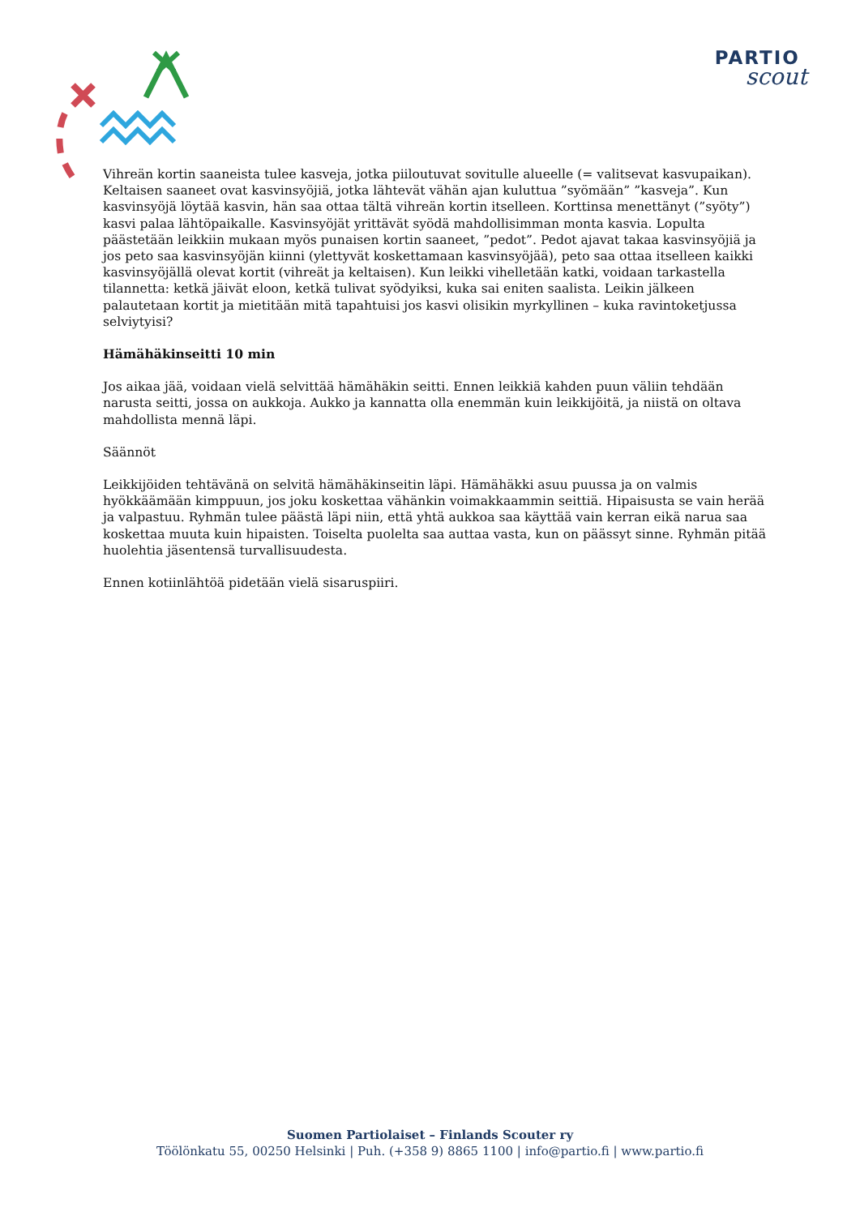PARTIO
scout
Vihreän kortin saaneista tulee kasveja, jotka piiloutuvat sovitulle alueelle (= valitsevat kasvupaikan). Keltaisen saaneet ovat kasvinsyöjiä, jotka lähtevät vähän ajan kuluttua ”syömään” ”kasveja”. Kun kasvinsyöjä löytää kasvin, hän saa ottaa tältä vihreän kortin itselleen. Korttinsa menettänyt (”syöty”) kasvi palaa lähtöpaikalle. Kasvinsyöjät yrittävät syödä mahdollisimman monta kasvia. Lopulta päästetään leikkiin mukaan myös punaisen kortin saaneet, ”pedot”. Pedot ajavat takaa kasvinsyöjiä ja jos peto saa kasvinsyöjän kiinni (ylettyvät koskettamaan kasvinsyöjää), peto saa ottaa itselleen kaikki kasvinsyöjällä olevat kortit (vihreät ja keltaisen). Kun leikki vihelletään katki, voidaan tarkastella tilannetta: ketkä jäivät eloon, ketkä tulivat syödyiksi, kuka sai eniten saalista. Leikin jälkeen palautetaan kortit ja mietitään mitä tapahtuisi jos kasvi olisikin myrkyllinen – kuka ravintoketjussa selviytyisi?
Hämähäkinseitti 10 min
Jos aikaa jää, voidaan vielä selvittää hämähäkin seitti. Ennen leikkiä kahden puun väliin tehdään narusta seitti, jossa on aukkoja. Aukko ja kannatta olla enemmän kuin leikkijöitä, ja niistä on oltava mahdollista mennä läpi.
Säännöt
Leikkijöiden tehtävänä on selvitä hämähäkinseitin läpi. Hämähäkki asuu puussa ja on valmis hyökkäämään kimppuun, jos joku koskettaa vähänkin voimakkaammin seittiä. Hipaisusta se vain herää ja valpastuu. Ryhmän tulee päästä läpi niin, että yhtä aukkoa saa käyttää vain kerran eikä narua saa koskettaa muuta kuin hipaisten. Toiselta puolelta saa auttaa vasta, kun on päässyt sinne. Ryhmän pitää huolehtia jäsentensä turvallisuudesta.
Ennen kotiinlähtöä pidetään vielä sisaruspiiri.
Suomen Partiolaiset – Finlands Scouter ry
Töölönkatu 55, 00250 Helsinki | Puh. (+358 9) 8865 1100 | info@partio.fi | www.partio.fi